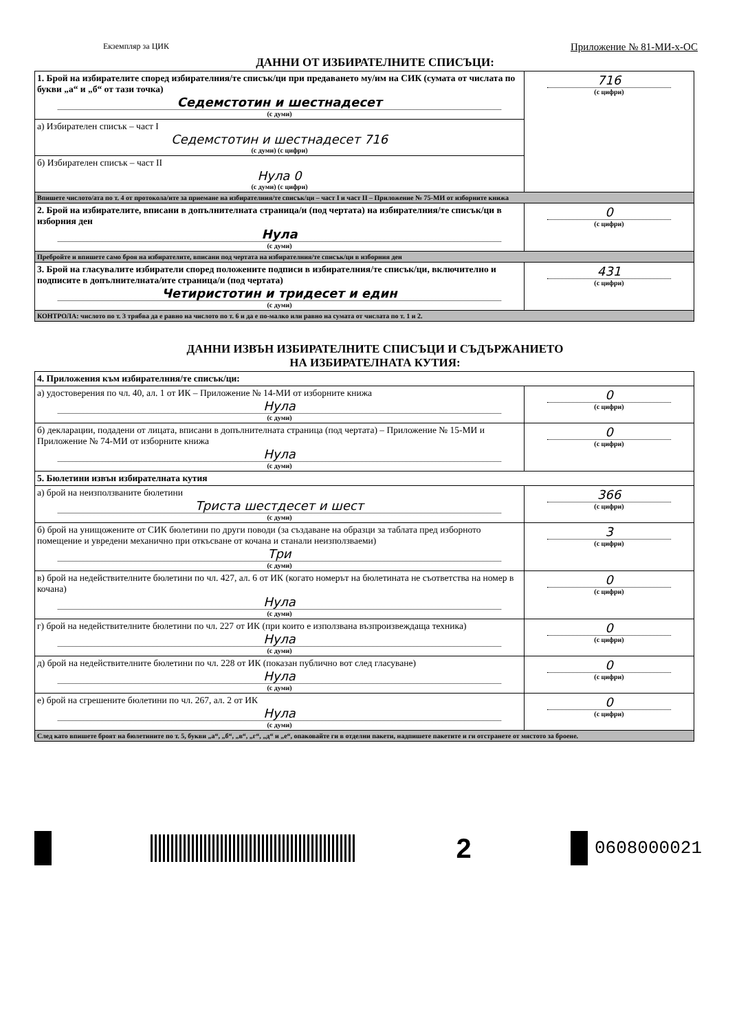Екземпляр за ЦИК Приложение № 81-МИ-х-ОС
ДАННИ ОТ ИЗБИРАТЕЛНИТЕ СПИСЪЦИ:
| 1. Брой на избирателите според избирателния/те списък/ци при предаването му/им на СИК (сумата от числата по букви „а“ и „б“ от тази точка) Седемстотин и шестнадесет (с думи) | 716 (с цифри) |
| а) Избирателен списък – част I Седемстотин и шестнадесет 716 (с думи) (с цифри) | |
| б) Избирателен списък – част II Нула 0 (с думи) (с цифри) | |
| Впишете числото/ата по т. 4 от протокола/ите за приемане на избирателния/те списък/ци – част I и част II – Приложение № 75-МИ от изборните книжа | |
| 2. Брой на избирателите, вписани в допълнителната страница/и (под чертата) на избирателния/те списък/ци в изборния ден Нула (с думи) | 0 (с цифри) |
| Пребройте и впишете само броя на избирателите, вписани под чертата на избирателния/те списък/ци в изборния ден | |
| 3. Брой на гласувалите избиратели според положените подписи в избирателния/те списък/ци, включително и подписите в допълнителната/ите страница/и (под чертата) Четиристотин и тридесет и един (с думи) | 431 (с цифри) |
| КОНТРОЛА: числото по т. 3 трябва да е равно на числото по т. 6 и да е по-малко или равно на сумата от числата по т. 1 и 2. | |
ДАННИ ИЗВЪН ИЗБИРАТЕЛНИТЕ СПИСЪЦИ И СЪДЪРЖАНИЕТО
НА ИЗБИРАТЕЛНАТА КУТИЯ:
| 4. Приложения към избирателния/те списък/ци: | |
| а) удостоверения по чл. 40, ал. 1 от ИК – Приложение № 14-МИ от изборните книжа Нула (с думи) | 0 (с цифри) |
| б) декларации, подадени от лицата, вписани в допълнителната страница (под чертата) – Приложение № 15-МИ и Приложение № 74-МИ от изборните книжа Нула (с думи) | 0 (с цифри) |
| 5. Бюлетини извън избирателната кутия | |
| а) брой на неизползваните бюлетини Триста шестдесет и шест (с думи) | 366 (с цифри) |
| б) брой на унищожените от СИК бюлетини по други поводи (за създаване на образци за таблата пред изборното помещение и увредени механично при откъсване от кочана и станали неизползваеми) Три (с думи) | 3 (с цифри) |
| в) брой на недействителните бюлетини по чл. 427, ал. 6 от ИК (когато номерът на бюлетината не съответства на номер в кочана) Нула (с думи) | 0 (с цифри) |
| г) брой на недействителните бюлетини по чл. 227 от ИК (при които е използвана възпроизвеждаща техника) Нула (с думи) | 0 (с цифри) |
| д) брой на недействителните бюлетини по чл. 228 от ИК (показан публично вот след гласуване) Нула (с думи) | 0 (с цифри) |
| е) брой на сгрешените бюлетини по чл. 267, ал. 2 от ИК Нула (с думи) | 0 (с цифри) |
| След като впишете броят на бюлетините по т. 5, букви „а“, „б“, „в“, „г“, „д“ и „е“, опаковайте ги в отделни пакети, надпишете пакетите и ги отстранете от мястото за броене. | |
2
0608000021